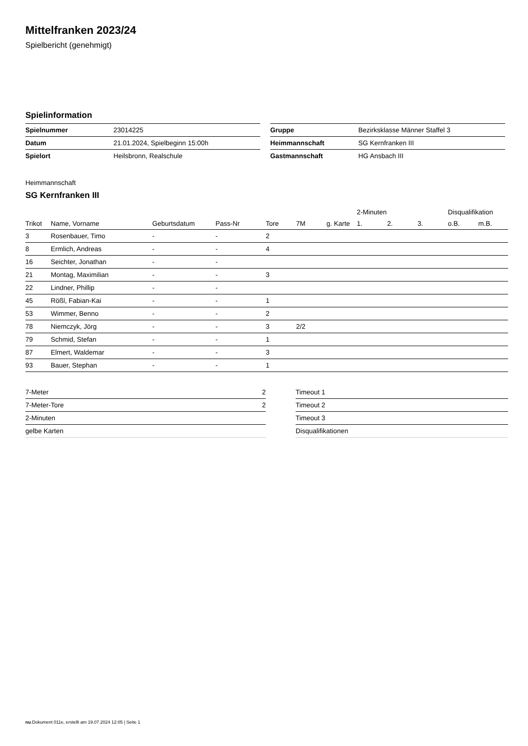Mittelfranken 2023/24
Spielbericht (genehmigt)
Spielinformation
| Spielnummer | 23014225 |
| Datum | 21.01.2024, Spielbeginn 15:00h |
| Spielort | Heilsbronn, Realschule |
| Gruppe | Bezirksklasse Männer Staffel 3 |
| Heimmannschaft | SG Kernfranken III |
| Gastmannschaft | HG Ansbach III |
Heimmannschaft
SG Kernfranken III
| | | | | | | | 2-Minuten | | | Disqualifikation | |
| --- | --- | --- | --- | --- | --- | --- | --- | --- | --- | --- | --- |
| Trikot | Name, Vorname | Geburtsdatum | Pass-Nr | Tore | 7M | g. Karte | 1. | 2. | 3. | o.B. | m.B. |
| 3 | Rosenbauer, Timo | - | - | 2 | | | | | | | |
| 8 | Ermlich, Andreas | - | - | 4 | | | | | | | |
| 16 | Seichter, Jonathan | - | - | | | | | | | | |
| 21 | Montag, Maximilian | - | - | 3 | | | | | | | |
| 22 | Lindner, Phillip | - | - | | | | | | | | |
| 45 | Rößl, Fabian-Kai | - | - | 1 | | | | | | | |
| 53 | Wimmer, Benno | - | - | 2 | | | | | | | |
| 78 | Niemczyk, Jörg | - | - | 3 | 2/2 | | | | | | |
| 79 | Schmid, Stefan | - | - | 1 | | | | | | | |
| 87 | Elmert, Waldemar | - | - | 3 | | | | | | | |
| 93 | Bauer, Stephan | - | - | 1 | | | | | | | |
| 7-Meter | 2 |
| 7-Meter-Tore | 2 |
| 2-Minuten | |
| gelbe Karten | |
| Timeout 1 |
| Timeout 2 |
| Timeout 3 |
| Disqualifikationen |
nu.Dokument 011e, erstellt am 19.07.2024 12:05 | Seite 1